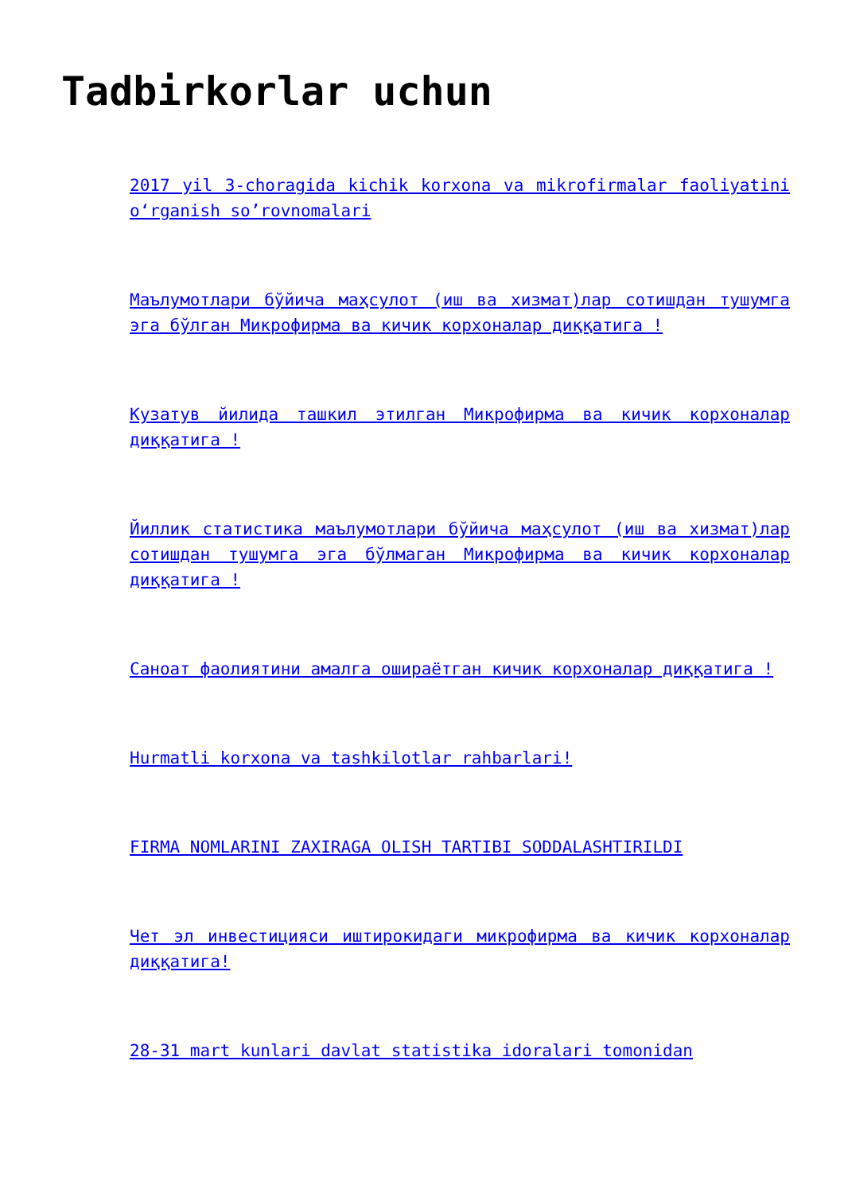Tadbirkorlar uchun
2017 yil 3-choragida kichik korxona va mikrofirmalar faoliyatini o‘rganish so’rovnomalari
Маълумотлари бўйича маҳсулот (иш ва хизмат)лар сотишдан тушумга эга бўлган Микрофирма ва кичик корхоналар диққатига !
Кузатув йилида ташкил этилган Микрофирма ва кичик корхоналар диққатига !
Йиллик статистика маълумотлари бўйича маҳсулот (иш ва хизмат)лар сотишдан тушумга эга бўлмаган Микрофирма ва кичик корхоналар диққатига !
Саноат фаолиятини амалга ошираётган кичик корхоналар диққатига !
Hurmatli korxona va tashkilotlar rahbarlari!
FIRMA NOMLARINI ZAXIRAGA OLISH TARTIBI SODDALASHTIRILDI
Чет эл инвестицияси иштирокидаги микрофирма ва кичик корхоналар диққатига!
28-31 mart kunlari davlat statistika idoralari tomonidan